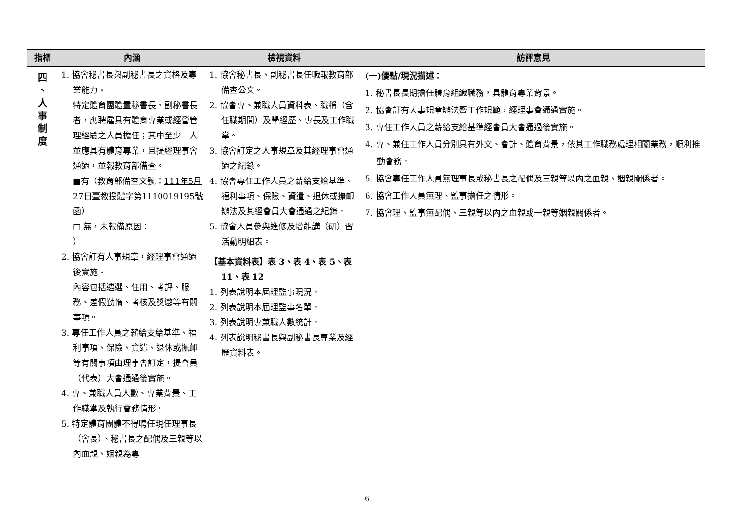| 指標 | 內涵 | 檢視資料 | 訪評意見 |
| --- | --- | --- | --- |
| 四 、 人 事 制 度 | 1. 協會秘書長與副秘書長之資格及專業能力。 特定體育團體置秘書長、副秘書長者，應聘雇具有體育專業或經營管理經驗之人員擔任；其中至少一人並應具有體育專業，且提經理事會通過，並報教育部備查。 ■有（教育部備查文號： 111年5月27日臺教授體字第1110019195號函 ） □ 無，未報備原因： ） 2. 協會訂有人事規章，經理事會通過後實施。 內容包括遴選、任用、考評、服務、差假勤惰、考核及獎懲等有關事項。 3. 專任工作人員之薪給支給基準、福利事項、保險、資遣、退休或撫卹等有關事項由理事會訂定，提會員（代表）大會通過後實施。 4. 專、兼職人員人數、專業背景、工作職掌及執行會務情形。 5. 特定體育團體不得聘任現任理事長（會長）、秘書長之配偶及三親等以內血親、姻親為專 | 1. 協會秘書長、副秘書長任職報教育部備查公文。 2. 協會專、兼職人員資料表、職稱（含任職期間）及學經歷、專長及工作職掌。 3. 協會訂定之人事規章及其經理事會通過之紀錄。 4. 協會專任工作人員之薪給支給基準、福利事項、保險、資遣、退休或撫卹辦法及其經會員大會通過之紀錄。 5. 協會人員參與進修及增能講（研）習活動明細表。 【基本資料表】表 3、表 4、表 5、表 11、表 12 1. 列表說明本屆理監事現況。 2. 列表說明本屆理監事名單。 3. 列表說明專兼職人數統計。 4. 列表說明秘書長與副秘書長專業及經歷資料表。 | (一)優點/現況描述： 1. 秘書長長期擔任體育組織職務，具體育專業背景。 2. 協會訂有人事規章辦法暨工作規範，經理事會通過實施。 3. 專任工作人員之薪給支給基準經會員大會通過後實施。 4. 專、兼任工作人員分別具有外文、會計、體育背景，依其工作職務處理相關業務，順利推動會務。 5. 協會專任工作人員無理事長或秘書長之配偶及三親等以內之血親、姻親關係者。 6. 協會工作人員無理、監事擔任之情形。 7. 協會理、監事無配偶、三親等以內之血親或一親等姻親關係者。 |
6